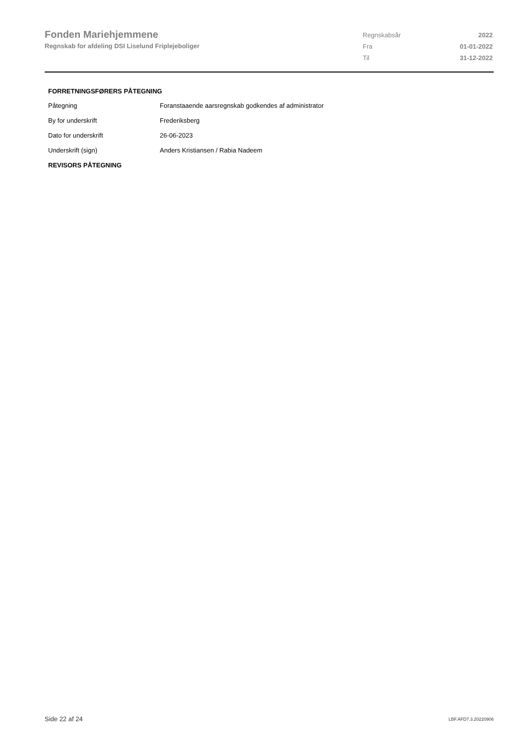Fonden Mariehjemmene
Regnskab for afdeling DSI Liselund Friplejeboliger
| Regnskabsår | 2022 |
| Fra | 01-01-2022 |
| Til | 31-12-2022 |
FORRETNINGSFØRERS PÅTEGNING
| Påtegning | Foranstaaende aarsregnskab godkendes af administrator |
| By for underskrift | Frederiksberg |
| Dato for underskrift | 26-06-2023 |
| Underskrift (sign) | Anders Kristiansen / Rabia Nadeem |
REVISORS PÅTEGNING
Side 22 af 24 LBF.AFD7.3.20220906